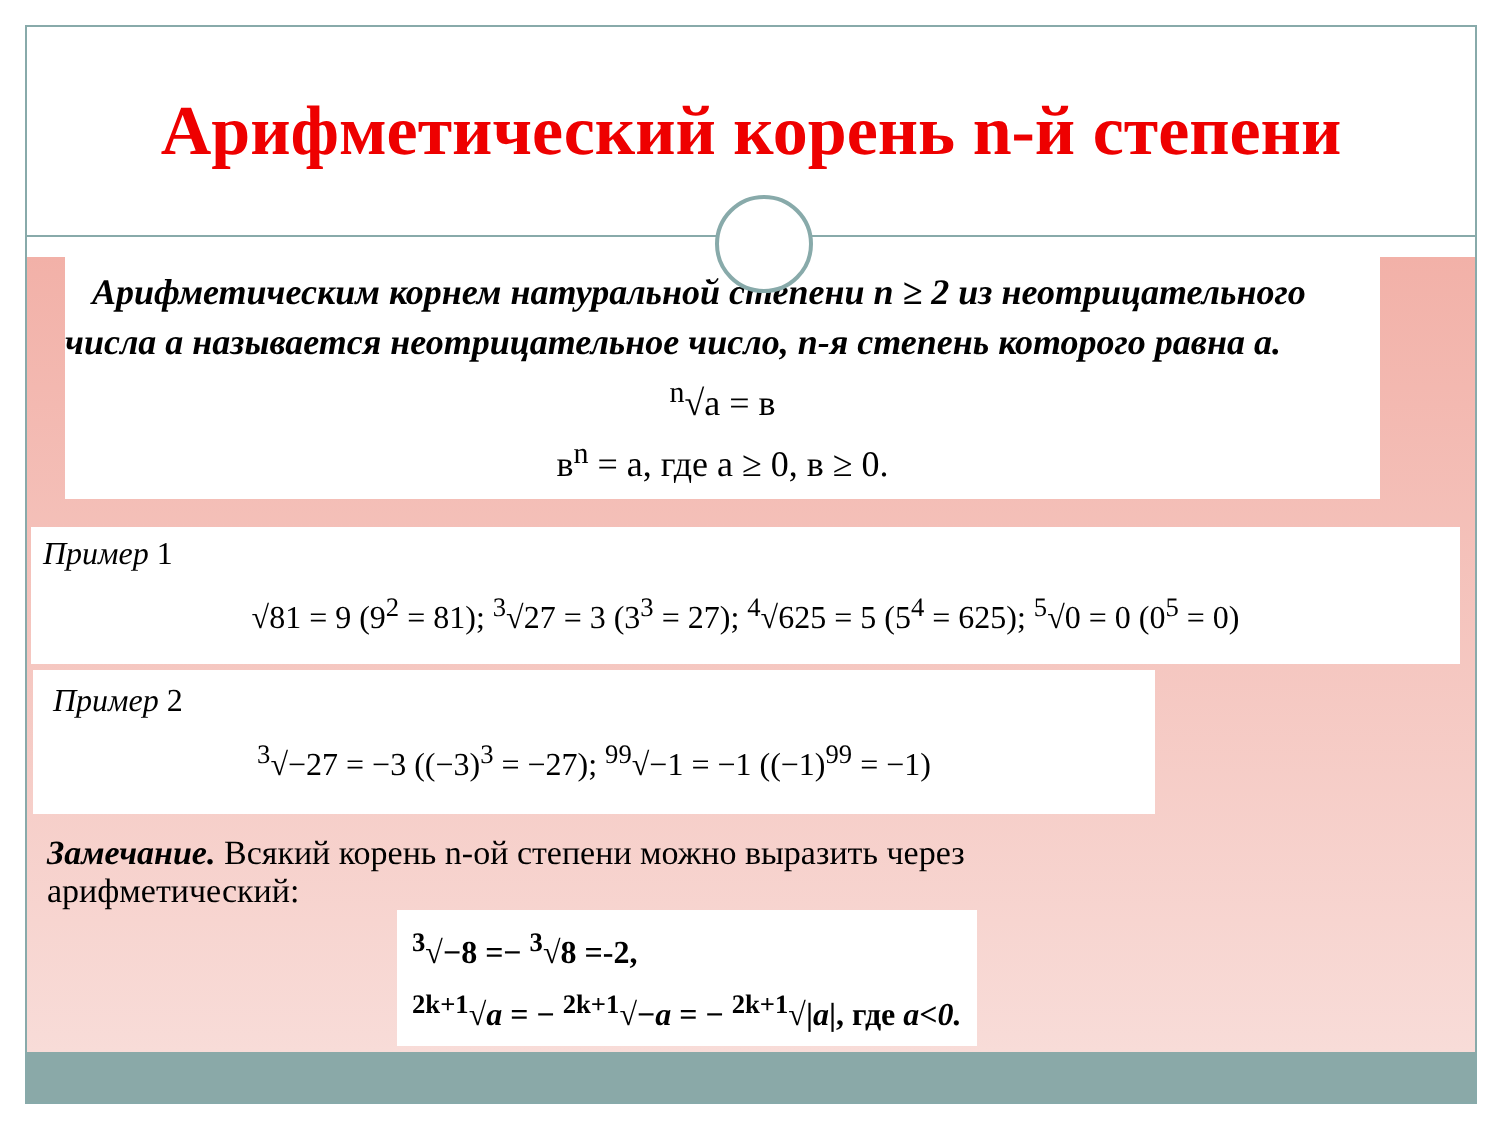Арифметический корень n-й степени
Арифметическим корнем натуральной степени n ≥ 2 из неотрицательного числа a называется неотрицательное число, n-я степень которого равна a.
<sup>n</sup>√a = в
в<sup>n</sup> = а, где а ≥ 0, в ≥ 0.
Пример 1
√81 = 9 (9<sup>2</sup> = 81); <sup>3</sup>√27 = 3 (3<sup>3</sup> = 27); <sup>4</sup>√625 = 5 (5<sup>4</sup> = 625); <sup>5</sup>√0 = 0 (0<sup>5</sup> = 0)
Пример 2
<sup>3</sup>√−27 = −3 ((−3)<sup>3</sup> = −27); <sup>99</sup>√−1 = −1 ((−1)<sup>99</sup> = −1)
Замечание. Всякий корень n-ой степени можно выразить через
арифметический:
<sup>3</sup>√−8 =− <sup>3</sup>√8 =-2,
<sup>2k+1</sup>√a = − <sup>2k+1</sup>√−a = − <sup>2k+1</sup>√|a|, где a<0.